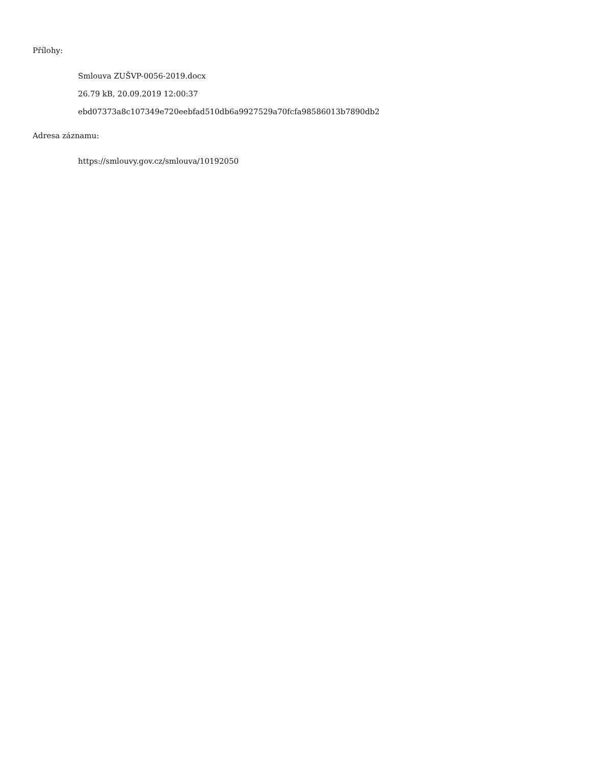Přílohy:
Smlouva ZUŠVP-0056-2019.docx
26.79 kB, 20.09.2019 12:00:37
ebd07373a8c107349e720eebfad510db6a9927529a70fcfa98586013b7890db2
Adresa záznamu:
https://smlouvy.gov.cz/smlouva/10192050